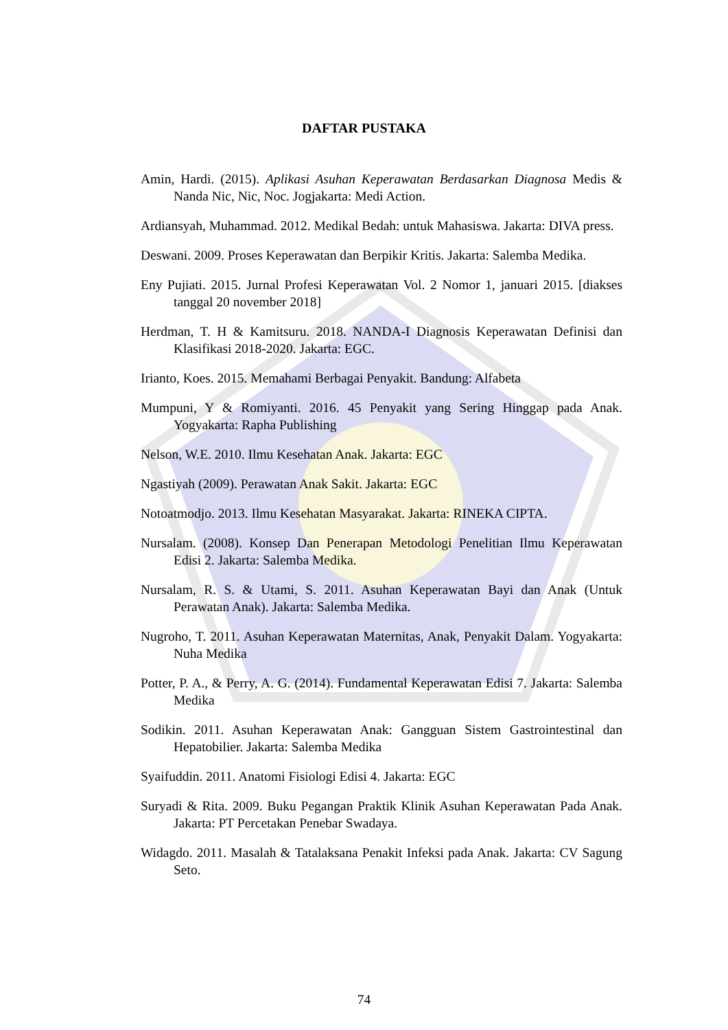DAFTAR PUSTAKA
Amin, Hardi. (2015). Aplikasi Asuhan Keperawatan Berdasarkan Diagnosa Medis & Nanda Nic, Nic, Noc. Jogjakarta: Medi Action.
Ardiansyah, Muhammad. 2012. Medikal Bedah: untuk Mahasiswa. Jakarta: DIVA press.
Deswani. 2009. Proses Keperawatan dan Berpikir Kritis. Jakarta: Salemba Medika.
Eny Pujiati. 2015. Jurnal Profesi Keperawatan Vol. 2 Nomor 1, januari 2015. [diakses tanggal 20 november 2018]
Herdman, T. H & Kamitsuru. 2018. NANDA-I Diagnosis Keperawatan Definisi dan Klasifikasi 2018-2020. Jakarta: EGC.
Irianto, Koes. 2015. Memahami Berbagai Penyakit. Bandung: Alfabeta
Mumpuni, Y & Romiyanti. 2016. 45 Penyakit yang Sering Hinggap pada Anak. Yogyakarta: Rapha Publishing
Nelson, W.E. 2010. Ilmu Kesehatan Anak. Jakarta: EGC
Ngastiyah (2009). Perawatan Anak Sakit. Jakarta: EGC
Notoatmodjo. 2013. Ilmu Kesehatan Masyarakat. Jakarta: RINEKA CIPTA.
Nursalam. (2008). Konsep Dan Penerapan Metodologi Penelitian Ilmu Keperawatan Edisi 2. Jakarta: Salemba Medika.
Nursalam, R. S. & Utami, S. 2011. Asuhan Keperawatan Bayi dan Anak (Untuk Perawatan Anak). Jakarta: Salemba Medika.
Nugroho, T. 2011. Asuhan Keperawatan Maternitas, Anak, Penyakit Dalam. Yogyakarta: Nuha Medika
Potter, P. A., & Perry, A. G. (2014). Fundamental Keperawatan Edisi 7. Jakarta: Salemba Medika
Sodikin. 2011. Asuhan Keperawatan Anak: Gangguan Sistem Gastrointestinal dan Hepatobilier. Jakarta: Salemba Medika
Syaifuddin. 2011. Anatomi Fisiologi Edisi 4. Jakarta: EGC
Suryadi & Rita. 2009. Buku Pegangan Praktik Klinik Asuhan Keperawatan Pada Anak. Jakarta: PT Percetakan Penebar Swadaya.
Widagdo. 2011. Masalah & Tatalaksana Penakit Infeksi pada Anak. Jakarta: CV Sagung Seto.
74